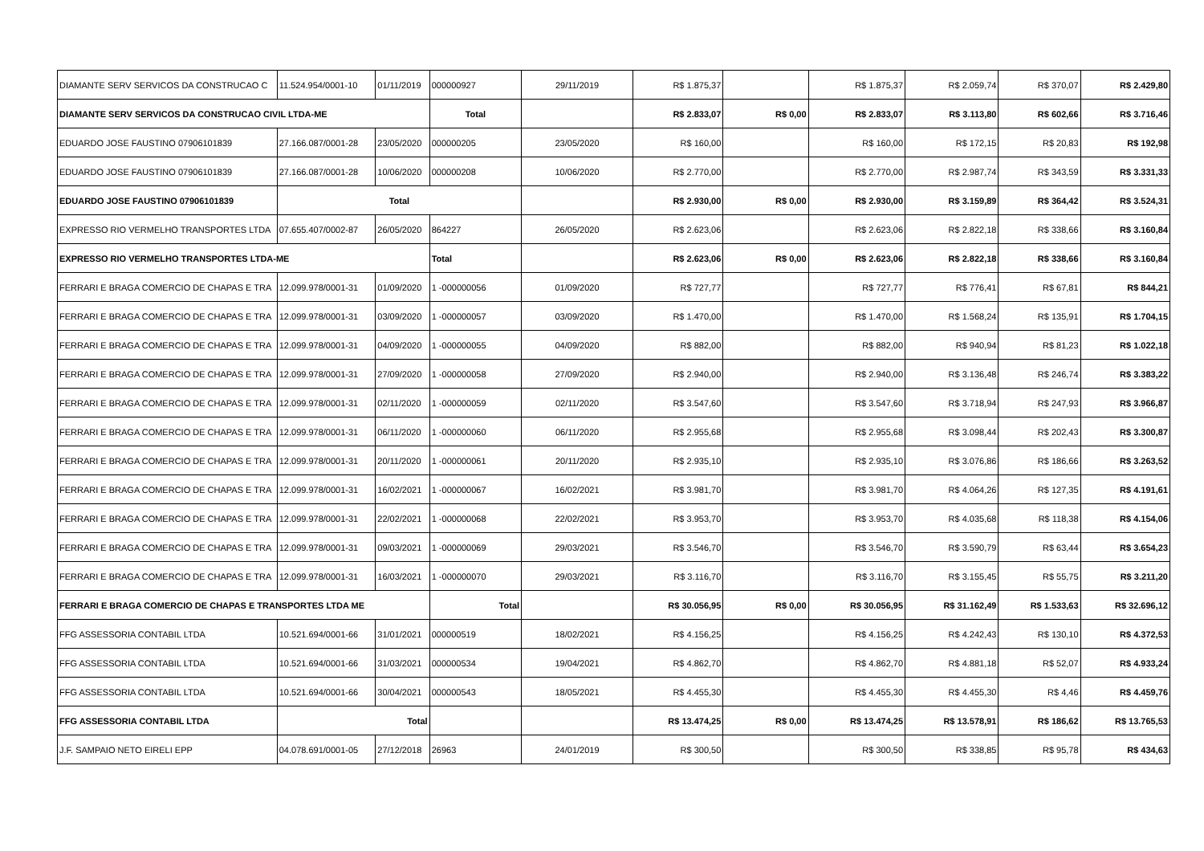| DIAMANTE SERV SERVICOS DA CONSTRUCAO C | 11.524.954/0001-10 | 01/11/2019 | 000000927 | 29/11/2019 | R$ 1.875,37 | | R$ 1.875,37 | R$ 2.059,74 | R$ 370,07 | R$ 2.429,80 |
| DIAMANTE SERV SERVICOS DA CONSTRUCAO CIVIL LTDA-ME | | | Total | | R$ 2.833,07 | R$ 0,00 | R$ 2.833,07 | R$ 3.113,80 | R$ 602,66 | R$ 3.716,46 |
| EDUARDO JOSE FAUSTINO 07906101839 | 27.166.087/0001-28 | 23/05/2020 | 000000205 | 23/05/2020 | R$ 160,00 | | R$ 160,00 | R$ 172,15 | R$ 20,83 | R$ 192,98 |
| EDUARDO JOSE FAUSTINO 07906101839 | 27.166.087/0001-28 | 10/06/2020 | 000000208 | 10/06/2020 | R$ 2.770,00 | | R$ 2.770,00 | R$ 2.987,74 | R$ 343,59 | R$ 3.331,33 |
| EDUARDO JOSE FAUSTINO 07906101839 | Total | | | | R$ 2.930,00 | R$ 0,00 | R$ 2.930,00 | R$ 3.159,89 | R$ 364,42 | R$ 3.524,31 |
| EXPRESSO RIO VERMELHO TRANSPORTES LTDA | 07.655.407/0002-87 | 26/05/2020 | 864227 | 26/05/2020 | R$ 2.623,06 | | R$ 2.623,06 | R$ 2.822,18 | R$ 338,66 | R$ 3.160,84 |
| EXPRESSO RIO VERMELHO TRANSPORTES LTDA-ME | | | Total | | R$ 2.623,06 | R$ 0,00 | R$ 2.623,06 | R$ 2.822,18 | R$ 338,66 | R$ 3.160,84 |
| FERRARI E BRAGA COMERCIO DE CHAPAS E TRA | 12.099.978/0001-31 | 01/09/2020 | 1 -000000056 | 01/09/2020 | R$ 727,77 | | R$ 727,77 | R$ 776,41 | R$ 67,81 | R$ 844,21 |
| FERRARI E BRAGA COMERCIO DE CHAPAS E TRA | 12.099.978/0001-31 | 03/09/2020 | 1 -000000057 | 03/09/2020 | R$ 1.470,00 | | R$ 1.470,00 | R$ 1.568,24 | R$ 135,91 | R$ 1.704,15 |
| FERRARI E BRAGA COMERCIO DE CHAPAS E TRA | 12.099.978/0001-31 | 04/09/2020 | 1 -000000055 | 04/09/2020 | R$ 882,00 | | R$ 882,00 | R$ 940,94 | R$ 81,23 | R$ 1.022,18 |
| FERRARI E BRAGA COMERCIO DE CHAPAS E TRA | 12.099.978/0001-31 | 27/09/2020 | 1 -000000058 | 27/09/2020 | R$ 2.940,00 | | R$ 2.940,00 | R$ 3.136,48 | R$ 246,74 | R$ 3.383,22 |
| FERRARI E BRAGA COMERCIO DE CHAPAS E TRA | 12.099.978/0001-31 | 02/11/2020 | 1 -000000059 | 02/11/2020 | R$ 3.547,60 | | R$ 3.547,60 | R$ 3.718,94 | R$ 247,93 | R$ 3.966,87 |
| FERRARI E BRAGA COMERCIO DE CHAPAS E TRA | 12.099.978/0001-31 | 06/11/2020 | 1 -000000060 | 06/11/2020 | R$ 2.955,68 | | R$ 2.955,68 | R$ 3.098,44 | R$ 202,43 | R$ 3.300,87 |
| FERRARI E BRAGA COMERCIO DE CHAPAS E TRA | 12.099.978/0001-31 | 20/11/2020 | 1 -000000061 | 20/11/2020 | R$ 2.935,10 | | R$ 2.935,10 | R$ 3.076,86 | R$ 186,66 | R$ 3.263,52 |
| FERRARI E BRAGA COMERCIO DE CHAPAS E TRA | 12.099.978/0001-31 | 16/02/2021 | 1 -000000067 | 16/02/2021 | R$ 3.981,70 | | R$ 3.981,70 | R$ 4.064,26 | R$ 127,35 | R$ 4.191,61 |
| FERRARI E BRAGA COMERCIO DE CHAPAS E TRA | 12.099.978/0001-31 | 22/02/2021 | 1 -000000068 | 22/02/2021 | R$ 3.953,70 | | R$ 3.953,70 | R$ 4.035,68 | R$ 118,38 | R$ 4.154,06 |
| FERRARI E BRAGA COMERCIO DE CHAPAS E TRA | 12.099.978/0001-31 | 09/03/2021 | 1 -000000069 | 29/03/2021 | R$ 3.546,70 | | R$ 3.546,70 | R$ 3.590,79 | R$ 63,44 | R$ 3.654,23 |
| FERRARI E BRAGA COMERCIO DE CHAPAS E TRA | 12.099.978/0001-31 | 16/03/2021 | 1 -000000070 | 29/03/2021 | R$ 3.116,70 | | R$ 3.116,70 | R$ 3.155,45 | R$ 55,75 | R$ 3.211,20 |
| FERRARI E BRAGA COMERCIO DE CHAPAS E TRANSPORTES LTDA ME | | | Total | | R$ 30.056,95 | R$ 0,00 | R$ 30.056,95 | R$ 31.162,49 | R$ 1.533,63 | R$ 32.696,12 |
| FFG ASSESSORIA CONTABIL LTDA | 10.521.694/0001-66 | 31/01/2021 | 000000519 | 18/02/2021 | R$ 4.156,25 | | R$ 4.156,25 | R$ 4.242,43 | R$ 130,10 | R$ 4.372,53 |
| FFG ASSESSORIA CONTABIL LTDA | 10.521.694/0001-66 | 31/03/2021 | 000000534 | 19/04/2021 | R$ 4.862,70 | | R$ 4.862,70 | R$ 4.881,18 | R$ 52,07 | R$ 4.933,24 |
| FFG ASSESSORIA CONTABIL LTDA | 10.521.694/0001-66 | 30/04/2021 | 000000543 | 18/05/2021 | R$ 4.455,30 | | R$ 4.455,30 | R$ 4.455,30 | R$ 4,46 | R$ 4.459,76 |
| FFG ASSESSORIA CONTABIL LTDA | Total | | | | R$ 13.474,25 | R$ 0,00 | R$ 13.474,25 | R$ 13.578,91 | R$ 186,62 | R$ 13.765,53 |
| J.F. SAMPAIO NETO EIRELI EPP | 04.078.691/0001-05 | 27/12/2018 | 26963 | 24/01/2019 | R$ 300,50 | | R$ 300,50 | R$ 338,85 | R$ 95,78 | R$ 434,63 |